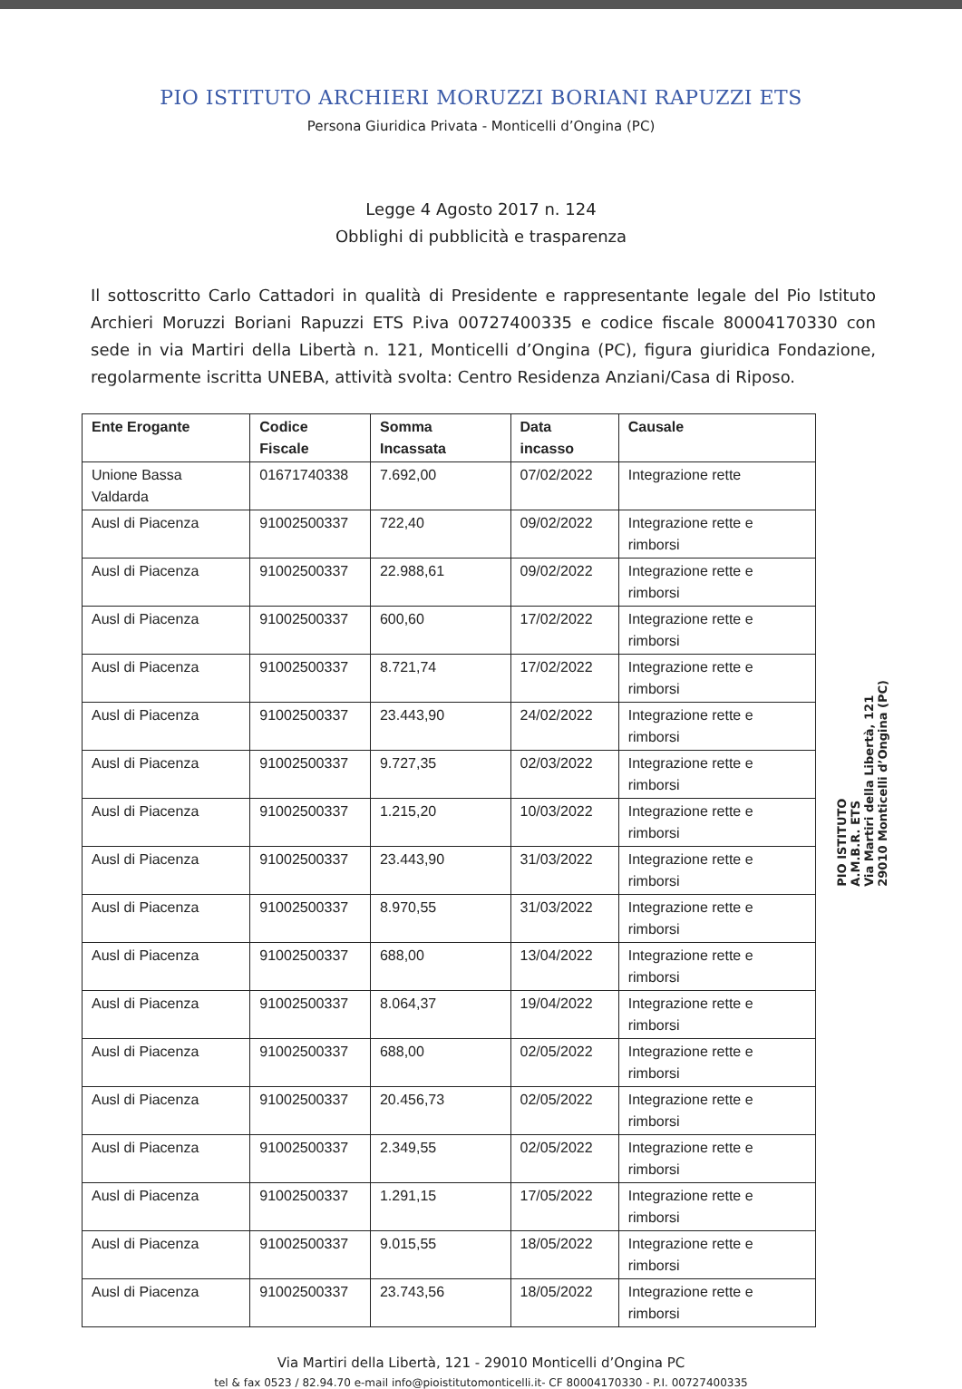PIO ISTITUTO ARCHIERI MORUZZI BORIANI RAPUZZI ETS
Persona Giuridica Privata - Monticelli d’Ongina (PC)
Legge 4 Agosto 2017 n. 124
Obblighi di pubblicità e trasparenza
Il sottoscritto Carlo Cattadori in qualità di Presidente e rappresentante legale del Pio Istituto Archieri Moruzzi Boriani Rapuzzi ETS P.iva 00727400335 e codice fiscale 80004170330 con sede in via Martiri della Libertà n. 121, Monticelli d’Ongina (PC), figura giuridica Fondazione, regolarmente iscritta UNEBA, attività svolta: Centro Residenza Anziani/Casa di Riposo.
| Ente Erogante | Codice Fiscale | Somma Incassata | Data incasso | Causale |
| --- | --- | --- | --- | --- |
| Unione Bassa Valdarda | 01671740338 | 7.692,00 | 07/02/2022 | Integrazione rette |
| Ausl di Piacenza | 91002500337 | 722,40 | 09/02/2022 | Integrazione rette e rimborsi |
| Ausl di Piacenza | 91002500337 | 22.988,61 | 09/02/2022 | Integrazione rette e rimborsi |
| Ausl di Piacenza | 91002500337 | 600,60 | 17/02/2022 | Integrazione rette e rimborsi |
| Ausl di Piacenza | 91002500337 | 8.721,74 | 17/02/2022 | Integrazione rette e rimborsi |
| Ausl di Piacenza | 91002500337 | 23.443,90 | 24/02/2022 | Integrazione rette e rimborsi |
| Ausl di Piacenza | 91002500337 | 9.727,35 | 02/03/2022 | Integrazione rette e rimborsi |
| Ausl di Piacenza | 91002500337 | 1.215,20 | 10/03/2022 | Integrazione rette e rimborsi |
| Ausl di Piacenza | 91002500337 | 23.443,90 | 31/03/2022 | Integrazione rette e rimborsi |
| Ausl di Piacenza | 91002500337 | 8.970,55 | 31/03/2022 | Integrazione rette e rimborsi |
| Ausl di Piacenza | 91002500337 | 688,00 | 13/04/2022 | Integrazione rette e rimborsi |
| Ausl di Piacenza | 91002500337 | 8.064,37 | 19/04/2022 | Integrazione rette e rimborsi |
| Ausl di Piacenza | 91002500337 | 688,00 | 02/05/2022 | Integrazione rette e rimborsi |
| Ausl di Piacenza | 91002500337 | 20.456,73 | 02/05/2022 | Integrazione rette e rimborsi |
| Ausl di Piacenza | 91002500337 | 2.349,55 | 02/05/2022 | Integrazione rette e rimborsi |
| Ausl di Piacenza | 91002500337 | 1.291,15 | 17/05/2022 | Integrazione rette e rimborsi |
| Ausl di Piacenza | 91002500337 | 9.015,55 | 18/05/2022 | Integrazione rette e rimborsi |
| Ausl di Piacenza | 91002500337 | 23.743,56 | 18/05/2022 | Integrazione rette e rimborsi |
Via Martiri della Libertà, 121 - 29010 Monticelli d’Ongina PC
tel & fax 0523 / 82.94.70 e-mail info@pioistitutomonticelli.it- CF 80004170330 - P.I. 00727400335
PIO ISTITUTO
A.M.B.R. ETS
Via Martiri della Libertà, 121
29010 Monticelli d’Ongina (PC)